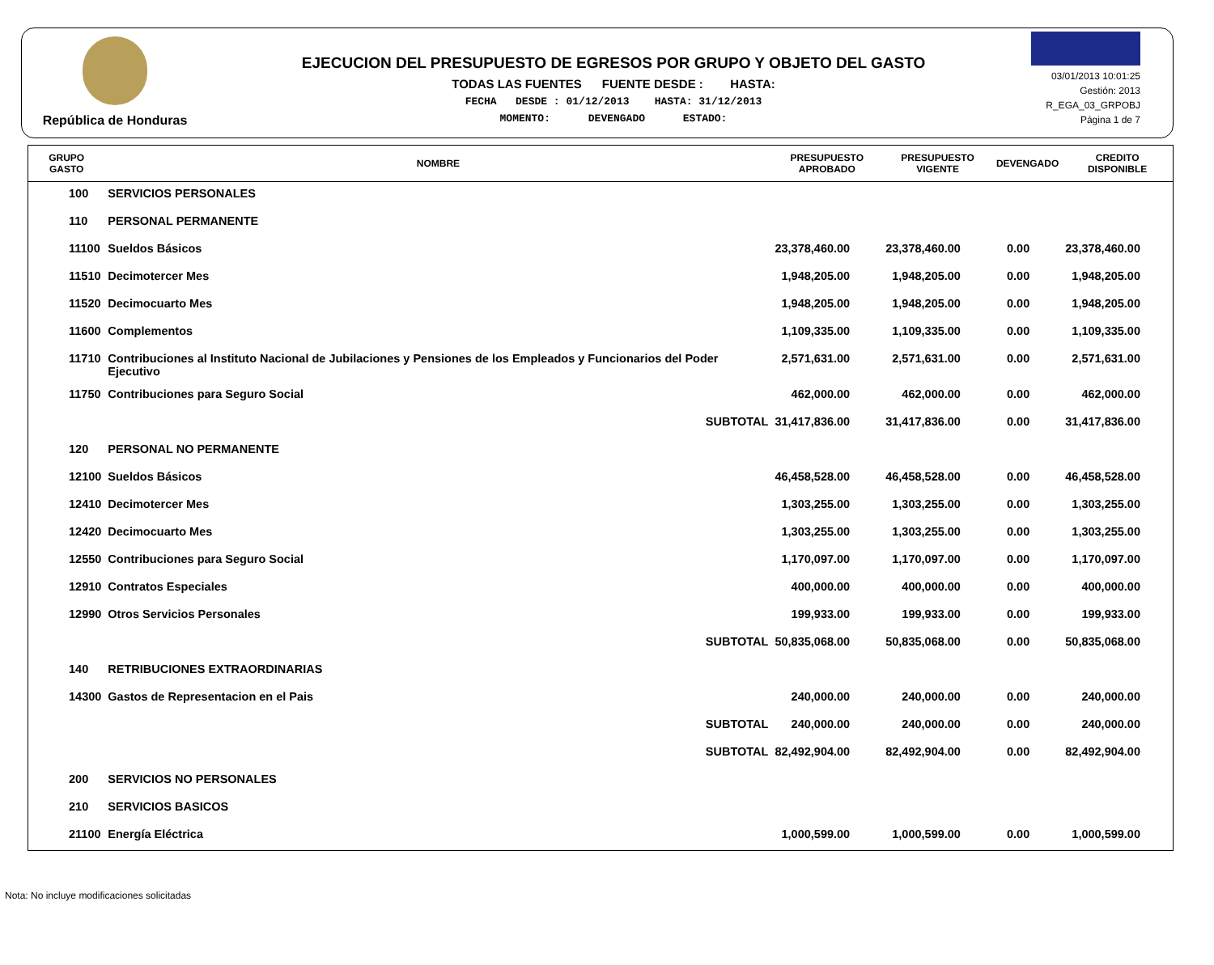República de Honduras
EJECUCION DEL PRESUPUESTO DE EGRESOS POR GRUPO Y OBJETO DEL GASTO
TODAS LAS FUENTES FUENTE DESDE : HASTA:
FECHA DESDE : 01/12/2013 HASTA: 31/12/2013
MOMENTO: DEVENGADO ESTADO:
03/01/2013 10:01:25
Gestión: 2013
R_EGA_03_GRPOBJ
Página 1 de 7
| GRUPO GASTO | NOMBRE | PRESUPUESTO APROBADO | PRESUPUESTO VIGENTE | DEVENGADO | CREDITO DISPONIBLE |
| --- | --- | --- | --- | --- | --- |
| 100 | SERVICIOS PERSONALES | | | | |
| 110 | PERSONAL PERMANENTE | | | | |
| 11100 | Sueldos Básicos | 23,378,460.00 | 23,378,460.00 | 0.00 | 23,378,460.00 |
| 11510 | Decimotercer Mes | 1,948,205.00 | 1,948,205.00 | 0.00 | 1,948,205.00 |
| 11520 | Decimocuarto Mes | 1,948,205.00 | 1,948,205.00 | 0.00 | 1,948,205.00 |
| 11600 | Complementos | 1,109,335.00 | 1,109,335.00 | 0.00 | 1,109,335.00 |
| 11710 | Contribuciones al Instituto Nacional de Jubilaciones y Pensiones de los Empleados y Funcionarios del Poder Ejecutivo | 2,571,631.00 | 2,571,631.00 | 0.00 | 2,571,631.00 |
| 11750 | Contribuciones para Seguro Social | 462,000.00 | 462,000.00 | 0.00 | 462,000.00 |
| | SUBTOTAL | 31,417,836.00 | 31,417,836.00 | 0.00 | 31,417,836.00 |
| 120 | PERSONAL NO PERMANENTE | | | | |
| 12100 | Sueldos Básicos | 46,458,528.00 | 46,458,528.00 | 0.00 | 46,458,528.00 |
| 12410 | Decimotercer Mes | 1,303,255.00 | 1,303,255.00 | 0.00 | 1,303,255.00 |
| 12420 | Decimocuarto Mes | 1,303,255.00 | 1,303,255.00 | 0.00 | 1,303,255.00 |
| 12550 | Contribuciones para Seguro Social | 1,170,097.00 | 1,170,097.00 | 0.00 | 1,170,097.00 |
| 12910 | Contratos Especiales | 400,000.00 | 400,000.00 | 0.00 | 400,000.00 |
| 12990 | Otros Servicios Personales | 199,933.00 | 199,933.00 | 0.00 | 199,933.00 |
| | SUBTOTAL | 50,835,068.00 | 50,835,068.00 | 0.00 | 50,835,068.00 |
| 140 | RETRIBUCIONES EXTRAORDINARIAS | | | | |
| 14300 | Gastos de Representacion en el Pais | 240,000.00 | 240,000.00 | 0.00 | 240,000.00 |
| | SUBTOTAL | 240,000.00 | 240,000.00 | 0.00 | 240,000.00 |
| | SUBTOTAL | 82,492,904.00 | 82,492,904.00 | 0.00 | 82,492,904.00 |
| 200 | SERVICIOS NO PERSONALES | | | | |
| 210 | SERVICIOS BASICOS | | | | |
| 21100 | Energía Eléctrica | 1,000,599.00 | 1,000,599.00 | 0.00 | 1,000,599.00 |
Nota: No incluye modificaciones solicitadas